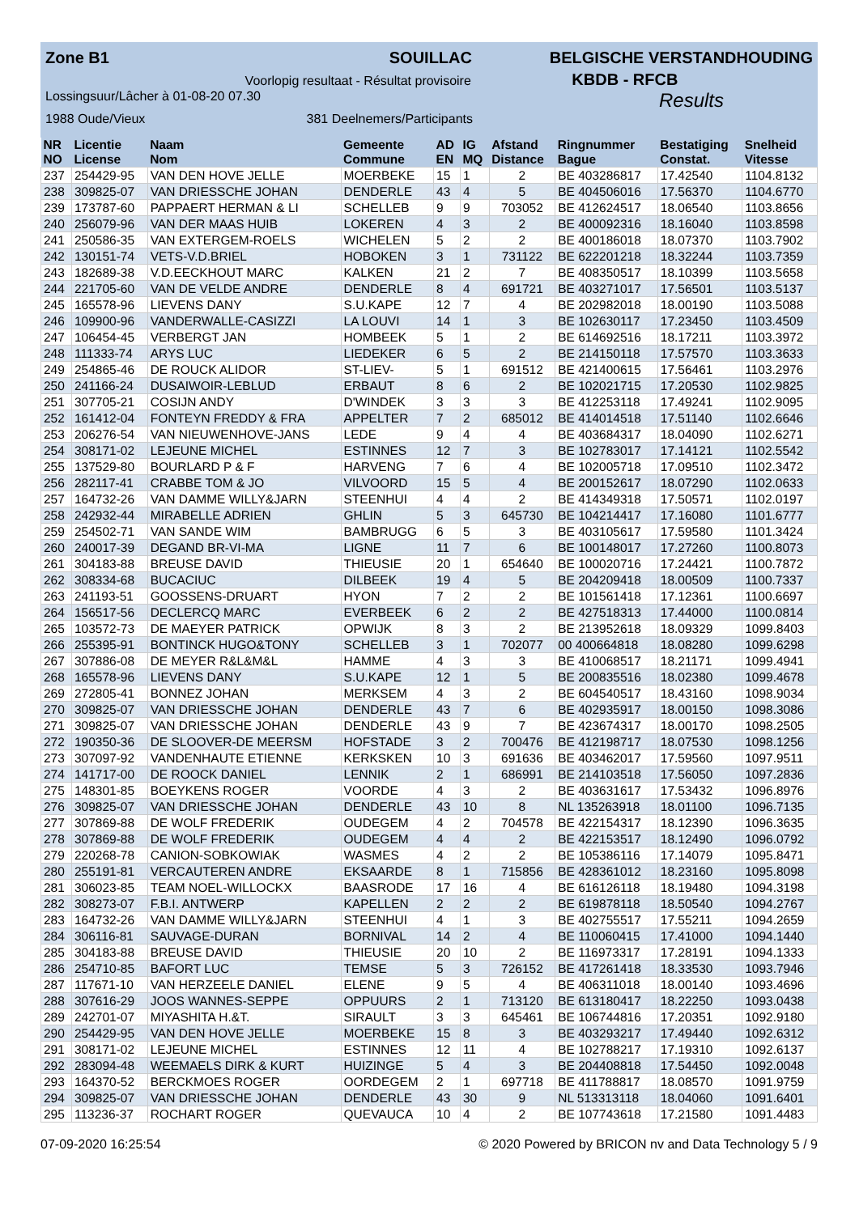Zone B1 SOUILLAC BELGISCHE VERSTANDHOUDING
Voorlopig resultaat - Résultat provisoire KBDB - RFCB
Lossingsuur/Lâcher à 01-08-20 07.30 Results
1988 Oude/Vieux 381 Deelnemers/Participants
| NR | Licentie | Naam | Gemeente | AD | IG | Afstand | Ringnummer | Bestatiging | Snelheid |
| --- | --- | --- | --- | --- | --- | --- | --- | --- | --- |
| NO | License | Nom | Commune | EN | MQ | Distance | Bague | Constat. | Vitesse |
| 237 | 254429-95 | VAN DEN HOVE JELLE | MOERBEKE | 15 | 1 | 2 | BE 403286817 | 17.42540 | 1104.8132 |
| 238 | 309825-07 | VAN DRIESSCHE JOHAN | DENDERLE | 43 | 4 | 5 | BE 404506016 | 17.56370 | 1104.6770 |
| 239 | 173787-60 | PAPPAERT HERMAN & LI | SCHELLEB | 9 | 9 | 703052 | BE 412624517 | 18.06540 | 1103.8656 |
| 240 | 256079-96 | VAN DER MAAS HUIB | LOKEREN | 4 | 3 | 2 | BE 400092316 | 18.16040 | 1103.8598 |
| 241 | 250586-35 | VAN EXTERGEM-ROELS | WICHELEN | 5 | 2 | 2 | BE 400186018 | 18.07370 | 1103.7902 |
| 242 | 130151-74 | VETS-V.D.BRIEL | HOBOKEN | 3 | 1 | 731122 | BE 622201218 | 18.32244 | 1103.7359 |
| 243 | 182689-38 | V.D.EECKHOUT MARC | KALKEN | 21 | 2 | 7 | BE 408350517 | 18.10399 | 1103.5658 |
| 244 | 221705-60 | VAN DE VELDE ANDRE | DENDERLE | 8 | 4 | 691721 | BE 403271017 | 17.56501 | 1103.5137 |
| 245 | 165578-96 | LIEVENS DANY | S.U.KAPE | 12 | 7 | 4 | BE 202982018 | 18.00190 | 1103.5088 |
| 246 | 109900-96 | VANDERWALLE-CASIZZI | LA LOUVI | 14 | 1 | 3 | BE 102630117 | 17.23450 | 1103.4509 |
| 247 | 106454-45 | VERBERGT JAN | HOMBEEK | 5 | 1 | 2 | BE 614692516 | 18.17211 | 1103.3972 |
| 248 | 111333-74 | ARYS LUC | LIEDEKER | 6 | 5 | 2 | BE 214150118 | 17.57570 | 1103.3633 |
| 249 | 254865-46 | DE ROUCK ALIDOR | ST-LIEV- | 5 | 1 | 691512 | BE 421400615 | 17.56461 | 1103.2976 |
| 250 | 241166-24 | DUSAIWOIR-LEBLUD | ERBAUT | 8 | 6 | 2 | BE 102021715 | 17.20530 | 1102.9825 |
| 251 | 307705-21 | COSIJN ANDY | D'WINDEK | 3 | 3 | 3 | BE 412253118 | 17.49241 | 1102.9095 |
| 252 | 161412-04 | FONTEYN FREDDY & FRA | APPELTER | 7 | 2 | 685012 | BE 414014518 | 17.51140 | 1102.6646 |
| 253 | 206276-54 | VAN NIEUWENHOVE-JANS | LEDE | 9 | 4 | 4 | BE 403684317 | 18.04090 | 1102.6271 |
| 254 | 308171-02 | LEJEUNE MICHEL | ESTINNES | 12 | 7 | 3 | BE 102783017 | 17.14121 | 1102.5542 |
| 255 | 137529-80 | BOURLARD P & F | HARVENG | 7 | 6 | 4 | BE 102005718 | 17.09510 | 1102.3472 |
| 256 | 282117-41 | CRABBE TOM & JO | VILVOORD | 15 | 5 | 4 | BE 200152617 | 18.07290 | 1102.0633 |
| 257 | 164732-26 | VAN DAMME WILLY&JARN | STEENHUI | 4 | 4 | 2 | BE 414349318 | 17.50571 | 1102.0197 |
| 258 | 242932-44 | MIRABELLE ADRIEN | GHLIN | 5 | 3 | 645730 | BE 104214417 | 17.16080 | 1101.6777 |
| 259 | 254502-71 | VAN SANDE WIM | BAMBRUGG | 6 | 5 | 3 | BE 403105617 | 17.59580 | 1101.3424 |
| 260 | 240017-39 | DEGAND BR-VI-MA | LIGNE | 11 | 7 | 6 | BE 100148017 | 17.27260 | 1100.8073 |
| 261 | 304183-88 | BREUSE DAVID | THIEUSIE | 20 | 1 | 654640 | BE 100020716 | 17.24421 | 1100.7872 |
| 262 | 308334-68 | BUCACIUC | DILBEEK | 19 | 4 | 5 | BE 204209418 | 18.00509 | 1100.7337 |
| 263 | 241193-51 | GOOSSENS-DRUART | HYON | 7 | 2 | 2 | BE 101561418 | 17.12361 | 1100.6697 |
| 264 | 156517-56 | DECLERCQ MARC | EVERBEEK | 6 | 2 | 2 | BE 427518313 | 17.44000 | 1100.0814 |
| 265 | 103572-73 | DE MAEYER PATRICK | OPWIJK | 8 | 3 | 2 | BE 213952618 | 18.09329 | 1099.8403 |
| 266 | 255395-91 | BONTINCK HUGO&TONY | SCHELLEB | 3 | 1 | 702077 | 00 400664818 | 18.08280 | 1099.6298 |
| 267 | 307886-08 | DE MEYER R&L&M&L | HAMME | 4 | 3 | 3 | BE 410068517 | 18.21171 | 1099.4941 |
| 268 | 165578-96 | LIEVENS DANY | S.U.KAPE | 12 | 1 | 5 | BE 200835516 | 18.02380 | 1099.4678 |
| 269 | 272805-41 | BONNEZ JOHAN | MERKSEM | 4 | 3 | 2 | BE 604540517 | 18.43160 | 1098.9034 |
| 270 | 309825-07 | VAN DRIESSCHE JOHAN | DENDERLE | 43 | 7 | 6 | BE 402935917 | 18.00150 | 1098.3086 |
| 271 | 309825-07 | VAN DRIESSCHE JOHAN | DENDERLE | 43 | 9 | 7 | BE 423674317 | 18.00170 | 1098.2505 |
| 272 | 190350-36 | DE SLOOVER-DE MEERSM | HOFSTADE | 3 | 2 | 700476 | BE 412198717 | 18.07530 | 1098.1256 |
| 273 | 307097-92 | VANDENHAUTE ETIENNE | KERKSKEN | 10 | 3 | 691636 | BE 403462017 | 17.59560 | 1097.9511 |
| 274 | 141717-00 | DE ROOCK DANIEL | LENNIK | 2 | 1 | 686991 | BE 214103518 | 17.56050 | 1097.2836 |
| 275 | 148301-85 | BOEYKENS ROGER | VOORDE | 4 | 3 | 2 | BE 403631617 | 17.53432 | 1096.8976 |
| 276 | 309825-07 | VAN DRIESSCHE JOHAN | DENDERLE | 43 | 10 | 8 | NL 135263918 | 18.01100 | 1096.7135 |
| 277 | 307869-88 | DE WOLF FREDERIK | OUDEGEM | 4 | 2 | 704578 | BE 422154317 | 18.12390 | 1096.3635 |
| 278 | 307869-88 | DE WOLF FREDERIK | OUDEGEM | 4 | 4 | 2 | BE 422153517 | 18.12490 | 1096.0792 |
| 279 | 220268-78 | CANION-SOBKOWIAK | WASMES | 4 | 2 | 2 | BE 105386116 | 17.14079 | 1095.8471 |
| 280 | 255191-81 | VERCAUTEREN ANDRE | EKSAARDE | 8 | 1 | 715856 | BE 428361012 | 18.23160 | 1095.8098 |
| 281 | 306023-85 | TEAM NOEL-WILLOCKX | BAASRODE | 17 | 16 | 4 | BE 616126118 | 18.19480 | 1094.3198 |
| 282 | 308273-07 | F.B.I. ANTWERP | KAPELLEN | 2 | 2 | 2 | BE 619878118 | 18.50540 | 1094.2767 |
| 283 | 164732-26 | VAN DAMME WILLY&JARN | STEENHUI | 4 | 1 | 3 | BE 402755517 | 17.55211 | 1094.2659 |
| 284 | 306116-81 | SAUVAGE-DURAN | BORNIVAL | 14 | 2 | 4 | BE 110060415 | 17.41000 | 1094.1440 |
| 285 | 304183-88 | BREUSE DAVID | THIEUSIE | 20 | 10 | 2 | BE 116973317 | 17.28191 | 1094.1333 |
| 286 | 254710-85 | BAFORT LUC | TEMSE | 5 | 3 | 726152 | BE 417261418 | 18.33530 | 1093.7946 |
| 287 | 117671-10 | VAN HERZEELE DANIEL | ELENE | 9 | 5 | 4 | BE 406311018 | 18.00140 | 1093.4696 |
| 288 | 307616-29 | JOOS WANNES-SEPPE | OPPUURS | 2 | 1 | 713120 | BE 613180417 | 18.22250 | 1093.0438 |
| 289 | 242701-07 | MIYASHITA H.&T. | SIRAULT | 3 | 3 | 645461 | BE 106744816 | 17.20351 | 1092.9180 |
| 290 | 254429-95 | VAN DEN HOVE JELLE | MOERBEKE | 15 | 8 | 3 | BE 403293217 | 17.49440 | 1092.6312 |
| 291 | 308171-02 | LEJEUNE MICHEL | ESTINNES | 12 | 11 | 4 | BE 102788217 | 17.19310 | 1092.6137 |
| 292 | 283094-48 | WEEMAELS DIRK & KURT | HUIZINGE | 5 | 4 | 3 | BE 204408818 | 17.54450 | 1092.0048 |
| 293 | 164370-52 | BERCKMOES ROGER | OORDEGEM | 2 | 1 | 697718 | BE 411788817 | 18.08570 | 1091.9759 |
| 294 | 309825-07 | VAN DRIESSCHE JOHAN | DENDERLE | 43 | 30 | 9 | NL 513313118 | 18.04060 | 1091.6401 |
| 295 | 113236-37 | ROCHART ROGER | QUEVAUCA | 10 | 4 | 2 | BE 107743618 | 17.21580 | 1091.4483 |
07-09-2020 16:25:54 © 2020 Powered by BRICON nv and Data Technology 5 / 9